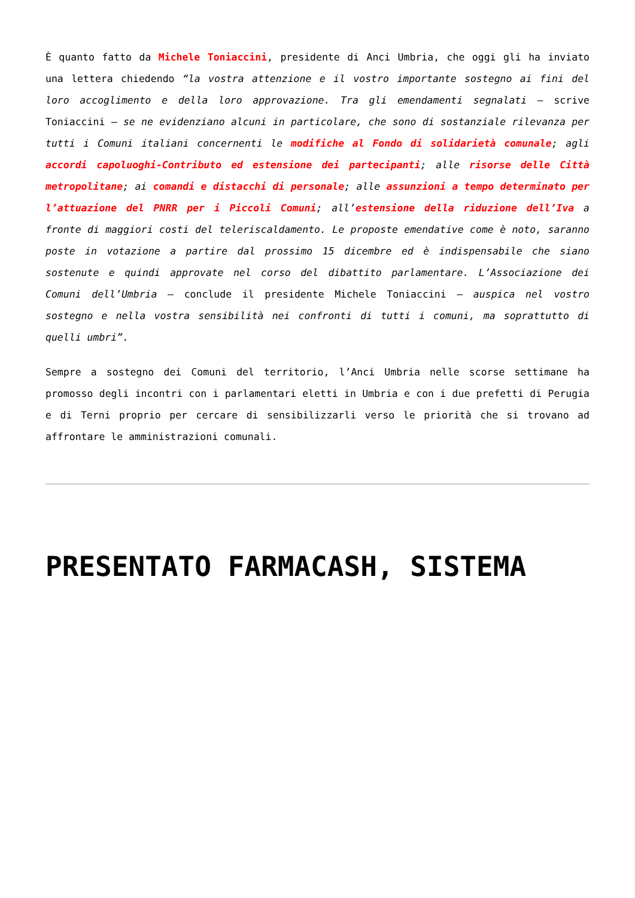È quanto fatto da Michele Toniaccini, presidente di Anci Umbria, che oggi gli ha inviato una lettera chiedendo “la vostra attenzione e il vostro importante sostegno ai fini del loro accoglimento e della loro approvazione. Tra gli emendamenti segnalati – scrive Toniaccini – se ne evidenziano alcuni in particolare, che sono di sostanziale rilevanza per tutti i Comuni italiani concernenti le modifiche al Fondo di solidarietà comunale; agli accordi capoluoghi-Contributo ed estensione dei partecipanti; alle risorse delle Città metropolitane; ai comandi e distacchi di personale; alle assunzioni a tempo determinato per l’attuazione del PNRR per i Piccoli Comuni; all’estensione della riduzione dell’Iva a fronte di maggiori costi del teleriscaldamento. Le proposte emendative come è noto, saranno poste in votazione a partire dal prossimo 15 dicembre ed è indispensabile che siano sostenute e quindi approvate nel corso del dibattito parlamentare. L’Associazione dei Comuni dell’Umbria – conclude il presidente Michele Toniaccini – auspica nel vostro sostegno e nella vostra sensibilità nei confronti di tutti i comuni, ma soprattutto di quelli umbri”.
Sempre a sostegno dei Comuni del territorio, l’Anci Umbria nelle scorse settimane ha promosso degli incontri con i parlamentari eletti in Umbria e con i due prefetti di Perugia e di Terni proprio per cercare di sensibilizzarli verso le priorità che si trovano ad affrontare le amministrazioni comunali.
PRESENTATO FARMACASH, SISTEMA